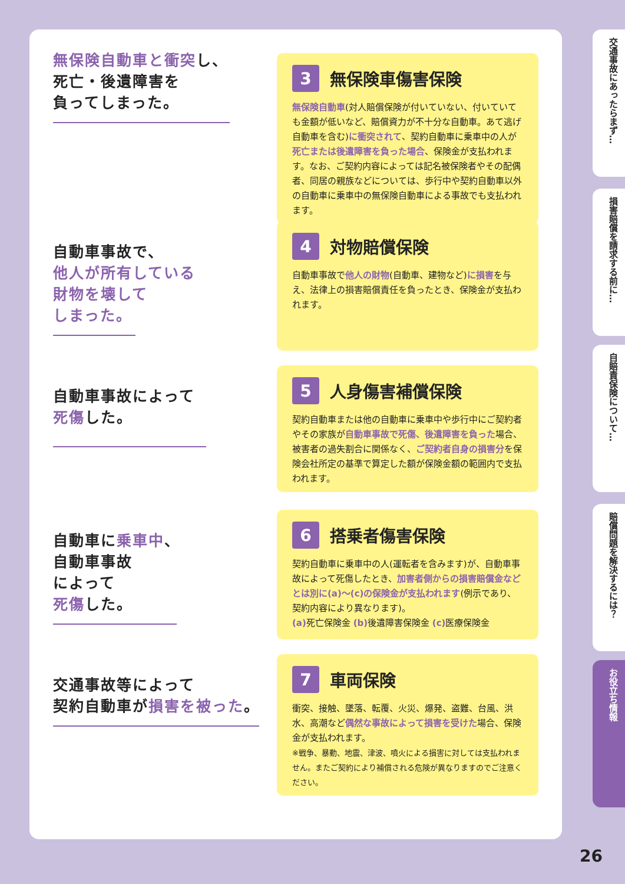無保険自動車と衝突し、
死亡・後遺障害を
負ってしまった。
3 無保険車傷害保険
無保険自動車(対人賠償保険が付いていない、付いていても金額が低いなど、賠償資力が不十分な自動車。あて逃げ自動車を含む)に衝突されて、契約自動車に乗車中の人が死亡または後遺障害を負った場合、保険金が支払われます。なお、ご契約内容によっては記名被保険者やその配偶者、同居の親族などについては、歩行中や契約自動車以外の自動車に乗車中の無保険自動車による事故でも支払われます。
自動車事故で、
他人が所有している
財物を壊して
しまった。
4 対物賠償保険
自動車事故で他人の財物(自動車、建物など)に損害を与え、法律上の損害賠償責任を負ったとき、保険金が支払われます。
自動車事故によって
死傷した。
5 人身傷害補償保険
契約自動車または他の自動車に乗車中や歩行中にご契約者やその家族が自動車事故で死傷、後遺障害を負った場合、被害者の過失割合に関係なく、ご契約者自身の損害分を保険会社所定の基準で算定した額が保険金額の範囲内で支払われます。
自動車に乗車中、
自動車事故
によって
死傷した。
6 搭乗者傷害保険
契約自動車に乗車中の人(運転者を含みます)が、自動車事故によって死傷したとき、加害者側からの損害賠償金などとは別に(a)〜(c)の保険金が支払われます(例示であり、契約内容により異なります)。
(a) 死亡保険金 (b) 後遺障害保険金 (c) 医療保険金
交通事故等によって
契約自動車が損害を被った。
7 車両保険
衝突、接触、墜落、転覆、火災、爆発、盗難、台風、洪水、高潮など偶然な事故によって損害を受けた場合、保険金が支払われます。
※戦争、暴動、地震、津波、噴火による損害に対しては支払われません。またご契約により補償される危険が異なりますのでご注意ください。
交通事故にあったらまず…
損害賠償を請求する前に…
自賠責保険について…
賠償問題を解決するには？
お役立ち情報
26